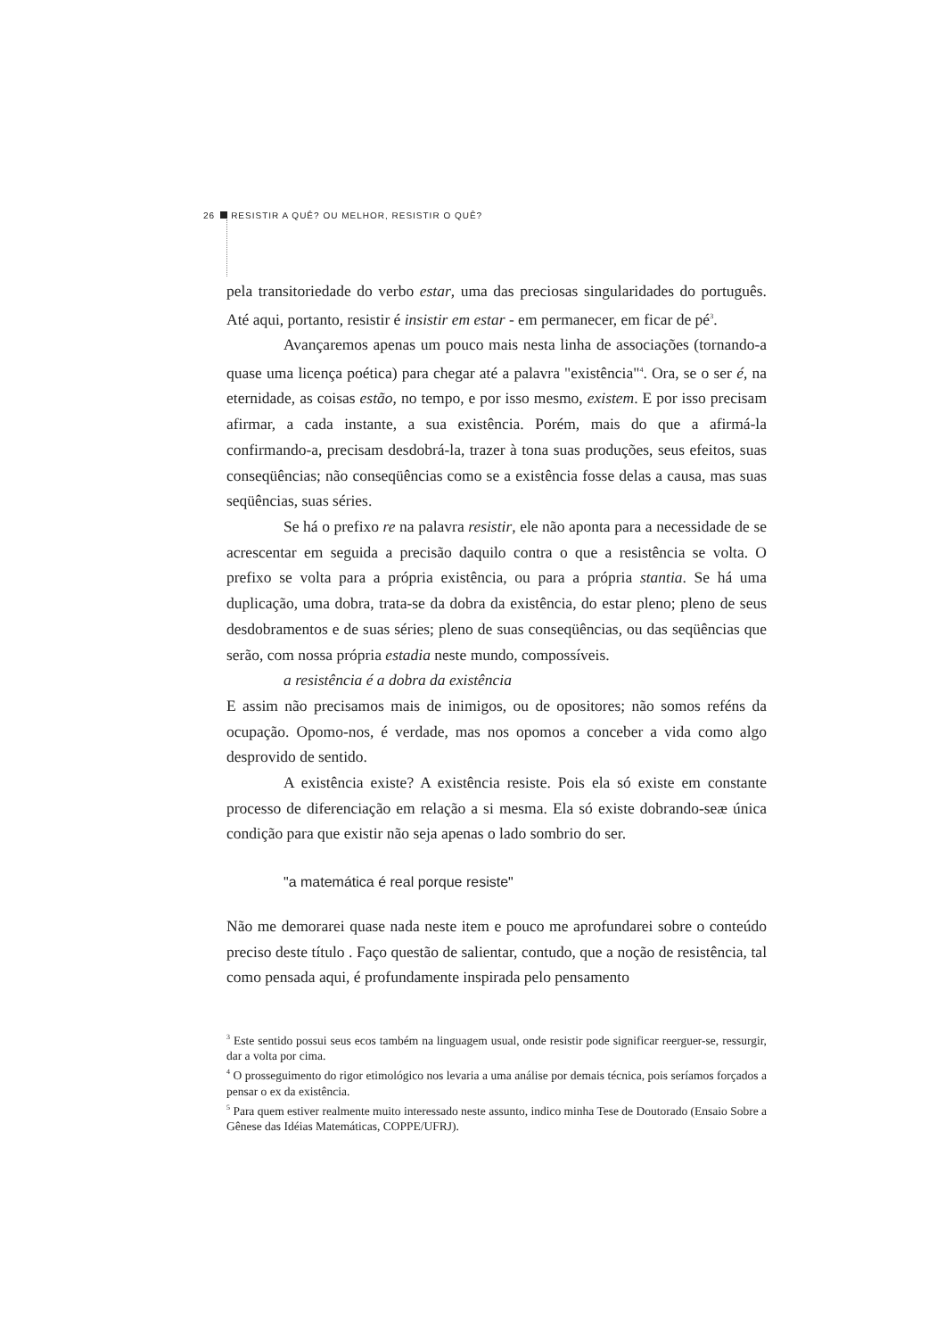26 RESISTIR A QUÊ? OU MELHOR, RESISTIR O QUÊ?
pela transitoriedade do verbo estar, uma das preciosas singularidades do português. Até aqui, portanto, resistir é insistir em estar - em permanecer, em ficar de pé<sup>3</sup>.
Avançaremos apenas um pouco mais nesta linha de associações (tornando-a quase uma licença poética) para chegar até a palavra "existência"<sup>4</sup>. Ora, se o ser é, na eternidade, as coisas estão, no tempo, e por isso mesmo, existem. E por isso precisam afirmar, a cada instante, a sua existência. Porém, mais do que a afirmá-la confirmando-a, precisam desdobrá-la, trazer à tona suas produções, seus efeitos, suas conseqüências; não conseqüências como se a existência fosse delas a causa, mas suas seqüências, suas séries.
Se há o prefixo re na palavra resistir, ele não aponta para a necessidade de se acrescentar em seguida a precisão daquilo contra o que a resistência se volta. O prefixo se volta para a própria existência, ou para a própria stantia. Se há uma duplicação, uma dobra, trata-se da dobra da existência, do estar pleno; pleno de seus desdobramentos e de suas séries; pleno de suas conseqüências, ou das seqüências que serão, com nossa própria estadia neste mundo, compossíveis.
a resistência é a dobra da existência
E assim não precisamos mais de inimigos, ou de opositores; não somos reféns da ocupação. Opomo-nos, é verdade, mas nos opomos a conceber a vida como algo desprovido de sentido.
A existência existe? A existência resiste. Pois ela só existe em constante processo de diferenciação em relação a si mesma. Ela só existe dobrando-seæ única condição para que existir não seja apenas o lado sombrio do ser.
"a matemática é real porque resiste"
Não me demorarei quase nada neste item e pouco me aprofundarei sobre o conteúdo preciso deste título . Faço questão de salientar, contudo, que a noção de resistência, tal como pensada aqui, é profundamente inspirada pelo pensamento
<sup>3</sup> Este sentido possui seus ecos também na linguagem usual, onde resistir pode significar reerguer-se, ressurgir, dar a volta por cima.
<sup>4</sup> O prosseguimento do rigor etimológico nos levaria a uma análise por demais técnica, pois seríamos forçados a pensar o ex da existência.
<sup>5</sup> Para quem estiver realmente muito interessado neste assunto, indico minha Tese de Doutorado (Ensaio Sobre a Gênese das Idéias Matemáticas, COPPE/UFRJ).